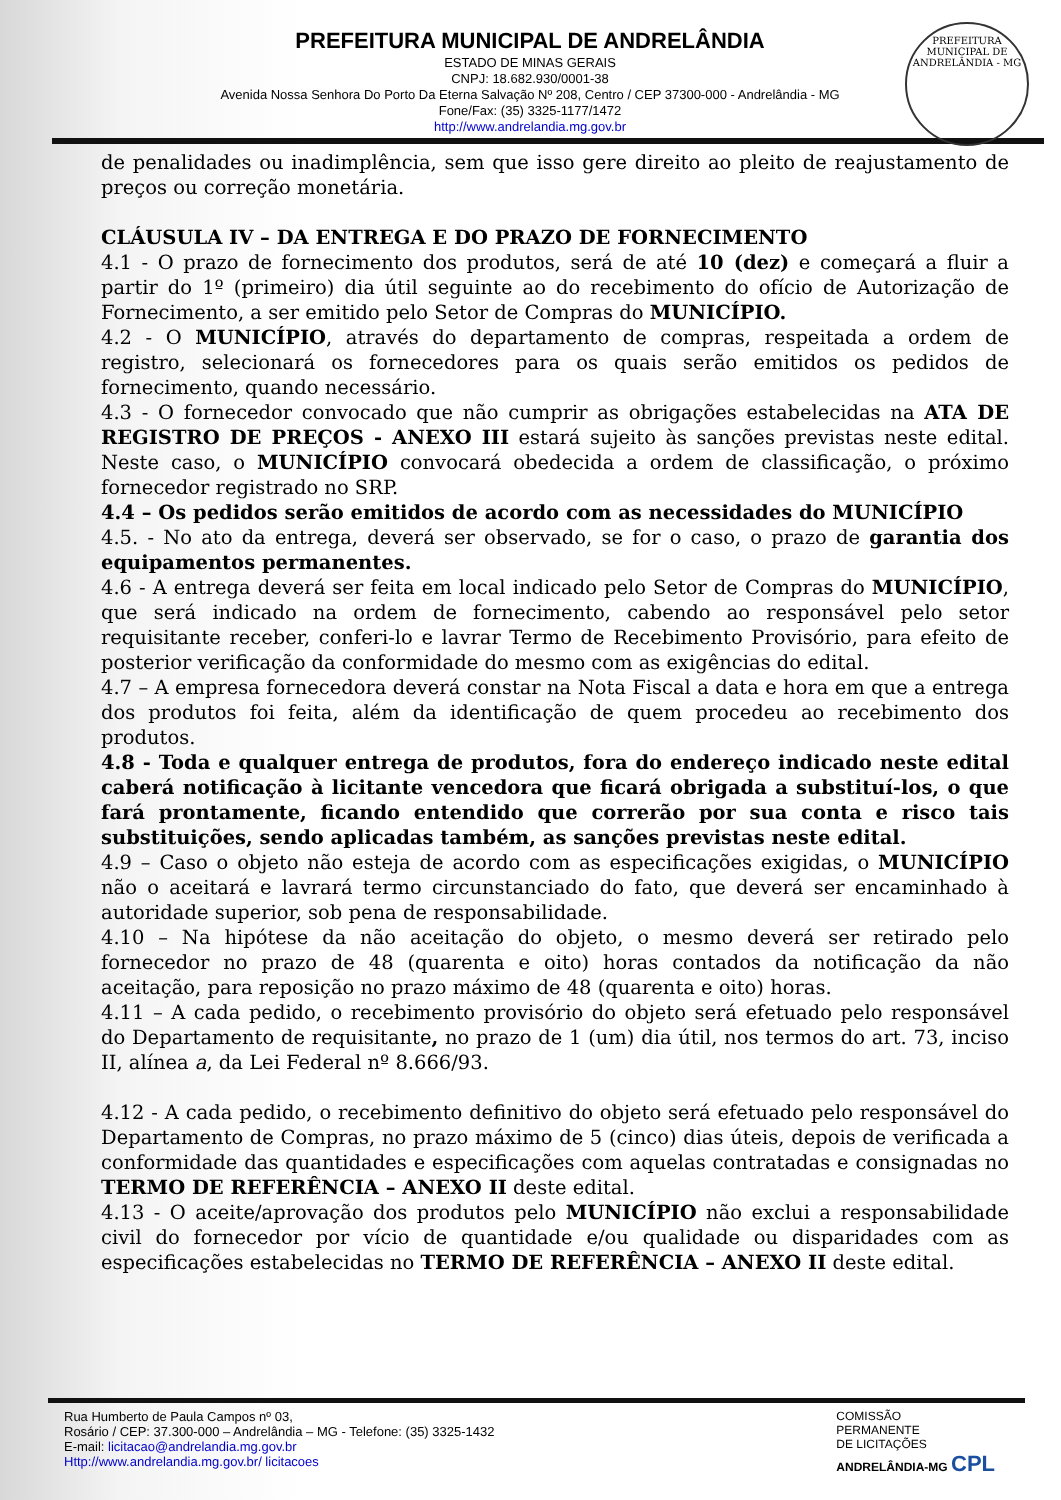PREFEITURA MUNICIPAL DE ANDRELÂNDIA
ESTADO DE MINAS GERAIS
CNPJ: 18.682.930/0001-38
Avenida Nossa Senhora Do Porto Da Eterna Salvação Nº 208, Centro / CEP 37300-000 - Andrelândia - MG
Fone/Fax: (35) 3325-1177/1472
http://www.andrelandia.mg.gov.br
PREFEITURA MUNICIPAL DE ANDRELÂNDIA - MG
de penalidades ou inadimplência, sem que isso gere direito ao pleito de reajustamento de preços ou correção monetária.
CLÁUSULA IV – DA ENTREGA E DO PRAZO DE FORNECIMENTO
4.1 - O prazo de fornecimento dos produtos, será de até 10 (dez) e começará a fluir a partir do 1º (primeiro) dia útil seguinte ao do recebimento do ofício de Autorização de Fornecimento, a ser emitido pelo Setor de Compras do MUNICÍPIO.
4.2 - O MUNICÍPIO, através do departamento de compras, respeitada a ordem de registro, selecionará os fornecedores para os quais serão emitidos os pedidos de fornecimento, quando necessário.
4.3 - O fornecedor convocado que não cumprir as obrigações estabelecidas na ATA DE REGISTRO DE PREÇOS - ANEXO III estará sujeito às sanções previstas neste edital. Neste caso, o MUNICÍPIO convocará obedecida a ordem de classificação, o próximo fornecedor registrado no SRP.
4.4 – Os pedidos serão emitidos de acordo com as necessidades do MUNICÍPIO
4.5. - No ato da entrega, deverá ser observado, se for o caso, o prazo de garantia dos equipamentos permanentes.
4.6 - A entrega deverá ser feita em local indicado pelo Setor de Compras do MUNICÍPIO, que será indicado na ordem de fornecimento, cabendo ao responsável pelo setor requisitante receber, conferi-lo e lavrar Termo de Recebimento Provisório, para efeito de posterior verificação da conformidade do mesmo com as exigências do edital.
4.7 – A empresa fornecedora deverá constar na Nota Fiscal a data e hora em que a entrega dos produtos foi feita, além da identificação de quem procedeu ao recebimento dos produtos.
4.8 - Toda e qualquer entrega de produtos, fora do endereço indicado neste edital caberá notificação à licitante vencedora que ficará obrigada a substituí-los, o que fará prontamente, ficando entendido que correrão por sua conta e risco tais substituições, sendo aplicadas também, as sanções previstas neste edital.
4.9 – Caso o objeto não esteja de acordo com as especificações exigidas, o MUNICÍPIO não o aceitará e lavrará termo circunstanciado do fato, que deverá ser encaminhado à autoridade superior, sob pena de responsabilidade.
4.10 – Na hipótese da não aceitação do objeto, o mesmo deverá ser retirado pelo fornecedor no prazo de 48 (quarenta e oito) horas contados da notificação da não aceitação, para reposição no prazo máximo de 48 (quarenta e oito) horas.
4.11 – A cada pedido, o recebimento provisório do objeto será efetuado pelo responsável do Departamento de requisitante, no prazo de 1 (um) dia útil, nos termos do art. 73, inciso II, alínea a, da Lei Federal nº 8.666/93.
4.12 - A cada pedido, o recebimento definitivo do objeto será efetuado pelo responsável do Departamento de Compras, no prazo máximo de 5 (cinco) dias úteis, depois de verificada a conformidade das quantidades e especificações com aquelas contratadas e consignadas no TERMO DE REFERÊNCIA – ANEXO II deste edital.
4.13 - O aceite/aprovação dos produtos pelo MUNICÍPIO não exclui a responsabilidade civil do fornecedor por vício de quantidade e/ou qualidade ou disparidades com as especificações estabelecidas no TERMO DE REFERÊNCIA – ANEXO II deste edital.
Rua Humberto de Paula Campos nº 03,
Rosário / CEP: 37.300-000 – Andrelândia – MG - Telefone: (35) 3325-1432
E-mail: licitacao@andrelandia.mg.gov.br
Http://www.andrelandia.mg.gov.br/ licitacoes
COMISSÃO
PERMANENTE
DE LICITAÇÕES
ANDRELÂNDIA-MG CPL